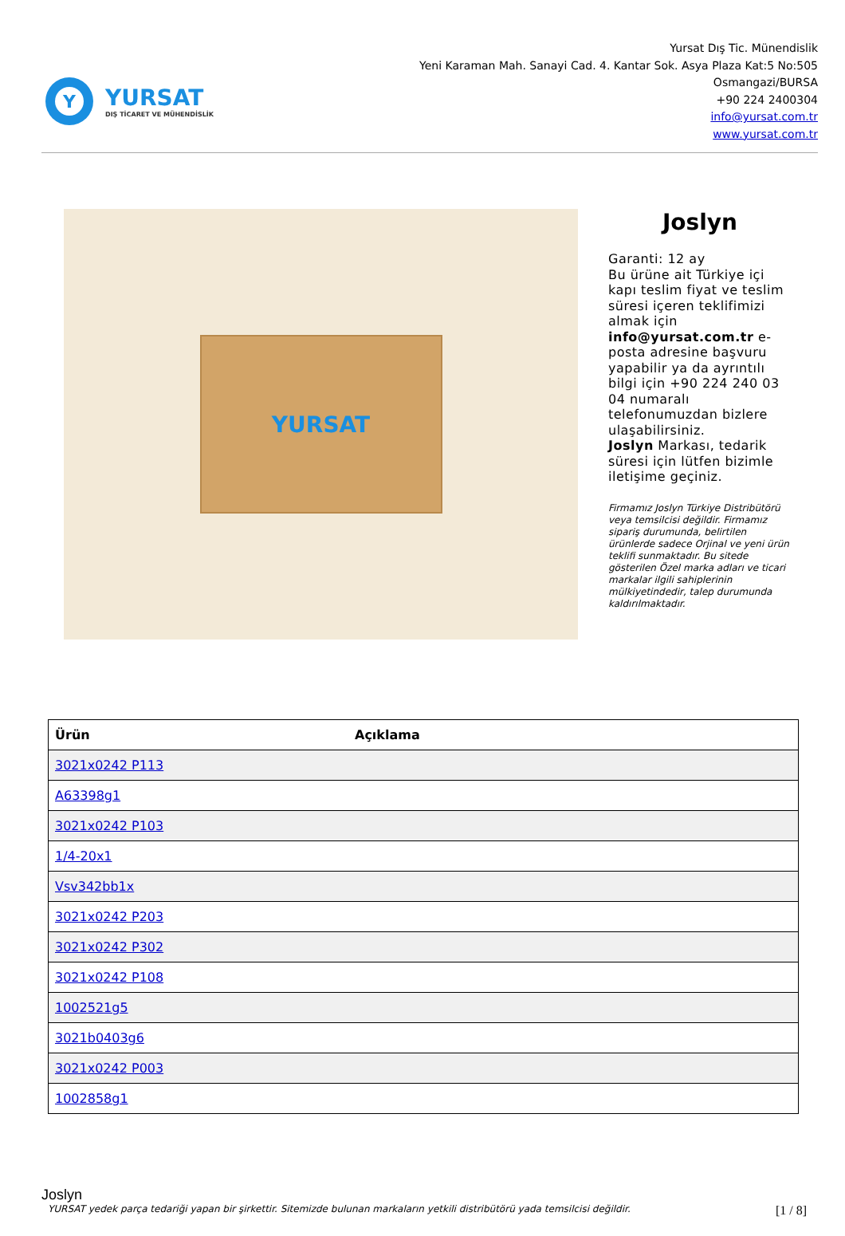Y
YURSAT
DIŞ TİCARET VE MÜHENDİSLİK
Yursat Dış Tic. Münendislik
Yeni Karaman Mah. Sanayi Cad. 4. Kantar Sok. Asya Plaza Kat:5 No:505
Osmangazi/BURSA
+90 224 2400304
info@yursat.com.tr
www.yursat.com.tr
YURSAT
Joslyn
Garanti: 12 ay
Bu ürüne ait Türkiye içi kapı teslim fiyat ve teslim süresi içeren teklifimizi almak için info@yursat.com.tr e-posta adresine başvuru yapabilir ya da ayrıntılı bilgi için +90 224 240 03 04 numaralı telefonumuzdan bizlere ulaşabilirsiniz.
Joslyn Markası, tedarik süresi için lütfen bizimle iletişime geçiniz.
Firmamız Joslyn Türkiye Distribütörü veya temsilcisi değildir. Firmamız sipariş durumunda, belirtilen ürünlerde sadece Orjinal ve yeni ürün teklifi sunmaktadır. Bu sitede gösterilen Özel marka adları ve ticari markalar ilgili sahiplerinin mülkiyetindedir, talep durumunda kaldırılmaktadır.
| Ürün | Açıklama |
| --- | --- |
| 3021x0242 P113 | |
| A63398g1 | |
| 3021x0242 P103 | |
| 1/4-20x1 | |
| Vsv342bb1x | |
| 3021x0242 P203 | |
| 3021x0242 P302 | |
| 3021x0242 P108 | |
| 1002521g5 | |
| 3021b0403g6 | |
| 3021x0242 P003 | |
| 1002858g1 | |
Joslyn
YURSAT yedek parça tedariği yapan bir şirkettir. Sitemizde bulunan markaların yetkili distribütörü yada temsilcisi değildir. [1 / 8]